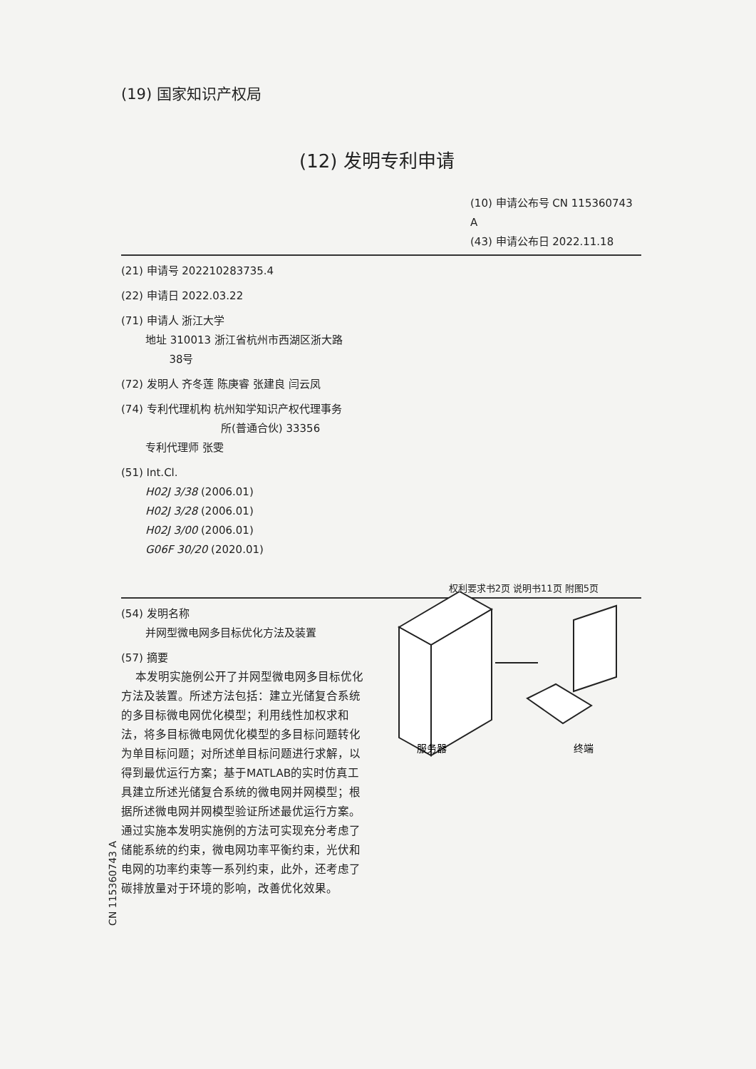(19) 国家知识产权局
(12) 发明专利申请
(10) 申请公布号 CN 115360743 A
(43) 申请公布日 2022.11.18
(21) 申请号 202210283735.4
(22) 申请日 2022.03.22
(71) 申请人 浙江大学
地址 310013 浙江省杭州市西湖区浙大路
38号
(72) 发明人 齐冬莲 陈庚睿 张建良 闫云凤
(74) 专利代理机构 杭州知学知识产权代理事务
所(普通合伙) 33356
专利代理师 张雯
(51) Int.Cl.
H02J 3/38 (2006.01)
H02J 3/28 (2006.01)
H02J 3/00 (2006.01)
G06F 30/20 (2020.01)
权利要求书2页 说明书11页 附图5页
(54) 发明名称
并网型微电网多目标优化方法及装置
(57) 摘要
本发明实施例公开了并网型微电网多目标优化方法及装置。所述方法包括：建立光储复合系统的多目标微电网优化模型；利用线性加权求和法，将多目标微电网优化模型的多目标问题转化为单目标问题；对所述单目标问题进行求解，以得到最优运行方案；基于MATLAB的实时仿真工具建立所述光储复合系统的微电网并网模型；根据所述微电网并网模型验证所述最优运行方案。通过实施本发明实施例的方法可实现充分考虑了储能系统的约束，微电网功率平衡约束，光伏和电网的功率约束等一系列约束，此外，还考虑了碳排放量对于环境的影响，改善优化效果。
服务器
终端
CN 115360743 A